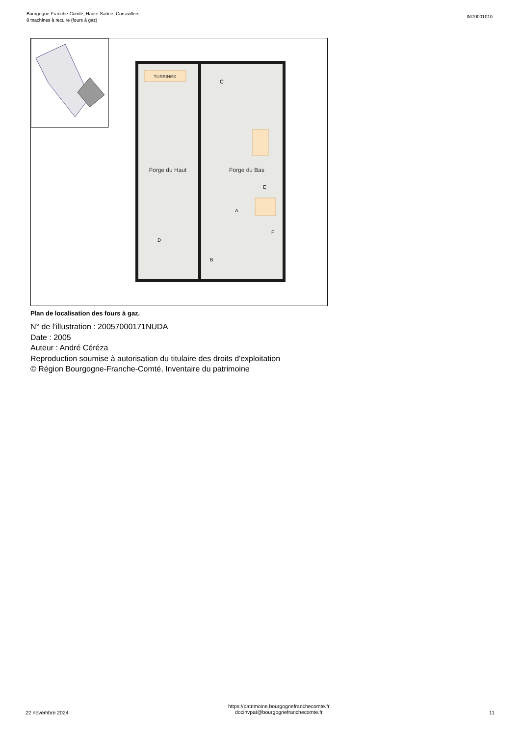Bourgogne-Franche-Comté, Haute-Saône, Corravillers
8 machines à recuire (fours à gaz)
IM70001010
TURBINES
Forge du Haut
Forge du Bas
C
A
B
D
E
F
Plan de localisation des fours à gaz.
N° de l’illustration : 20057000171NUDA
Date : 2005
Auteur : André Céréza
Reproduction soumise à autorisation du titulaire des droits d'exploitation
© Région Bourgogne-Franche-Comté, Inventaire du patrimoine
22 novembre 2024 https://patrimoine.bourgognefranchecomte.fr
docinvpat@bourgognefranchecomte.fr 11